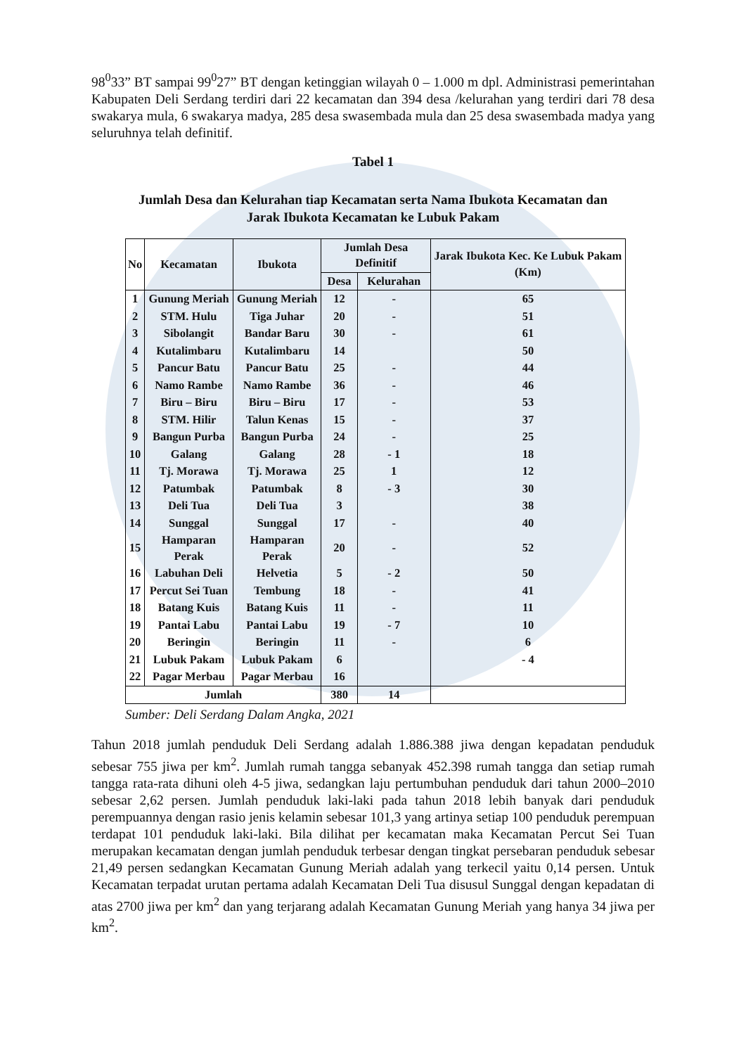98<sup>0</sup>33” BT sampai 99<sup>0</sup>27” BT dengan ketinggian wilayah 0 – 1.000 m dpl. Administrasi pemerintahan Kabupaten Deli Serdang terdiri dari 22 kecamatan dan 394 desa /kelurahan yang terdiri dari 78 desa swakarya mula, 6 swakarya madya, 285 desa swasembada mula dan 25 desa swasembada madya yang seluruhnya telah definitif.
Tabel 1
Jumlah Desa dan Kelurahan tiap Kecamatan serta Nama Ibukota Kecamatan dan
Jarak Ibukota Kecamatan ke Lubuk Pakam
| No | Kecamatan | Ibukota | Jumlah Desa Definitif | | Jarak Ibukota Kec. Ke Lubuk Pakam (Km) |
| --- | --- | --- | --- | --- | --- |
| | | | Desa | Kelurahan | |
| 1 | Gunung Meriah | Gunung Meriah | 12 | - | 65 |
| 2 | STM. Hulu | Tiga Juhar | 20 | - | 51 |
| 3 | Sibolangit | Bandar Baru | 30 | - | 61 |
| 4 | Kutalimbaru | Kutalimbaru | 14 | | 50 |
| 5 | Pancur Batu | Pancur Batu | 25 | - | 44 |
| 6 | Namo Rambe | Namo Rambe | 36 | - | 46 |
| 7 | Biru – Biru | Biru – Biru | 17 | - | 53 |
| 8 | STM. Hilir | Talun Kenas | 15 | - | 37 |
| 9 | Bangun Purba | Bangun Purba | 24 | - | 25 |
| 10 | Galang | Galang | 28 | - 1 | 18 |
| 11 | Tj. Morawa | Tj. Morawa | 25 | 1 | 12 |
| 12 | Patumbak | Patumbak | 8 | - 3 | 30 |
| 13 | Deli Tua | Deli Tua | 3 | | 38 |
| 14 | Sunggal | Sunggal | 17 | - | 40 |
| 15 | Hamparan Perak | Hamparan Perak | 20 | - | 52 |
| 16 | Labuhan Deli | Helvetia | 5 | - 2 | 50 |
| 17 | Percut Sei Tuan | Tembung | 18 | - | 41 |
| 18 | Batang Kuis | Batang Kuis | 11 | - | 11 |
| 19 | Pantai Labu | Pantai Labu | 19 | - 7 | 10 |
| 20 | Beringin | Beringin | 11 | - | 6 |
| 21 | Lubuk Pakam | Lubuk Pakam | 6 | | - 4 |
| 22 | Pagar Merbau | Pagar Merbau | 16 | | |
| Jumlah | | | 380 | 14 | |
Sumber: Deli Serdang Dalam Angka, 2021
Tahun 2018 jumlah penduduk Deli Serdang adalah 1.886.388 jiwa dengan kepadatan penduduk sebesar 755 jiwa per km<sup>2</sup>. Jumlah rumah tangga sebanyak 452.398 rumah tangga dan setiap rumah tangga rata-rata dihuni oleh 4-5 jiwa, sedangkan laju pertumbuhan penduduk dari tahun 2000–2010 sebesar 2,62 persen. Jumlah penduduk laki-laki pada tahun 2018 lebih banyak dari penduduk perempuannya dengan rasio jenis kelamin sebesar 101,3 yang artinya setiap 100 penduduk perempuan terdapat 101 penduduk laki-laki. Bila dilihat per kecamatan maka Kecamatan Percut Sei Tuan merupakan kecamatan dengan jumlah penduduk terbesar dengan tingkat persebaran penduduk sebesar 21,49 persen sedangkan Kecamatan Gunung Meriah adalah yang terkecil yaitu 0,14 persen. Untuk Kecamatan terpadat urutan pertama adalah Kecamatan Deli Tua disusul Sunggal dengan kepadatan di atas 2700 jiwa per km<sup>2</sup> dan yang terjarang adalah Kecamatan Gunung Meriah yang hanya 34 jiwa per km<sup>2</sup>.